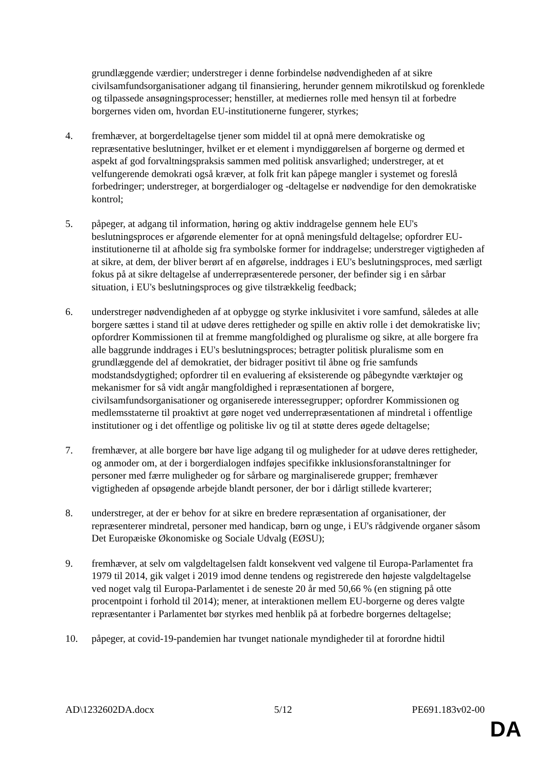grundlæggende værdier; understreger i denne forbindelse nødvendigheden af at sikre civilsamfundsorganisationer adgang til finansiering, herunder gennem mikrotilskud og forenklede og tilpassede ansøgningsprocesser; henstiller, at mediernes rolle med hensyn til at forbedre borgernes viden om, hvordan EU-institutionerne fungerer, styrkes;
4. fremhæver, at borgerdeltagelse tjener som middel til at opnå mere demokratiske og repræsentative beslutninger, hvilket er et element i myndiggørelsen af borgerne og dermed et aspekt af god forvaltningspraksis sammen med politisk ansvarlighed; understreger, at et velfungerende demokrati også kræver, at folk frit kan påpege mangler i systemet og foreslå forbedringer; understreger, at borgerdialoger og -deltagelse er nødvendige for den demokratiske kontrol;
5. påpeger, at adgang til information, høring og aktiv inddragelse gennem hele EU's beslutningsproces er afgørende elementer for at opnå meningsfuld deltagelse; opfordrer EU-institutionerne til at afholde sig fra symbolske former for inddragelse; understreger vigtigheden af at sikre, at dem, der bliver berørt af en afgørelse, inddrages i EU's beslutningsproces, med særligt fokus på at sikre deltagelse af underrepræsenterede personer, der befinder sig i en sårbar situation, i EU's beslutningsproces og give tilstrækkelig feedback;
6. understreger nødvendigheden af at opbygge og styrke inklusivitet i vore samfund, således at alle borgere sættes i stand til at udøve deres rettigheder og spille en aktiv rolle i det demokratiske liv; opfordrer Kommissionen til at fremme mangfoldighed og pluralisme og sikre, at alle borgere fra alle baggrunde inddrages i EU's beslutningsproces; betragter politisk pluralisme som en grundlæggende del af demokratiet, der bidrager positivt til åbne og frie samfunds modstandsdygtighed; opfordrer til en evaluering af eksisterende og påbegyndte værktøjer og mekanismer for så vidt angår mangfoldighed i repræsentationen af borgere, civilsamfundsorganisationer og organiserede interessegrupper; opfordrer Kommissionen og medlemsstaterne til proaktivt at gøre noget ved underrepræsentationen af mindretal i offentlige institutioner og i det offentlige og politiske liv og til at støtte deres øgede deltagelse;
7. fremhæver, at alle borgere bør have lige adgang til og muligheder for at udøve deres rettigheder, og anmoder om, at der i borgerdialogen indføjes specifikke inklusionsforanstaltninger for personer med færre muligheder og for sårbare og marginaliserede grupper; fremhæver vigtigheden af opsøgende arbejde blandt personer, der bor i dårligt stillede kvarterer;
8. understreger, at der er behov for at sikre en bredere repræsentation af organisationer, der repræsenterer mindretal, personer med handicap, børn og unge, i EU's rådgivende organer såsom Det Europæiske Økonomiske og Sociale Udvalg (EØSU);
9. fremhæver, at selv om valgdeltagelsen faldt konsekvent ved valgene til Europa-Parlamentet fra 1979 til 2014, gik valget i 2019 imod denne tendens og registrerede den højeste valgdeltagelse ved noget valg til Europa-Parlamentet i de seneste 20 år med 50,66 % (en stigning på otte procentpoint i forhold til 2014); mener, at interaktionen mellem EU-borgerne og deres valgte repræsentanter i Parlamentet bør styrkes med henblik på at forbedre borgernes deltagelse;
10. påpeger, at covid-19-pandemien har tvunget nationale myndigheder til at forordne hidtil
AD\1232602DA.docx 5/12 PE691.183v02-00
DA